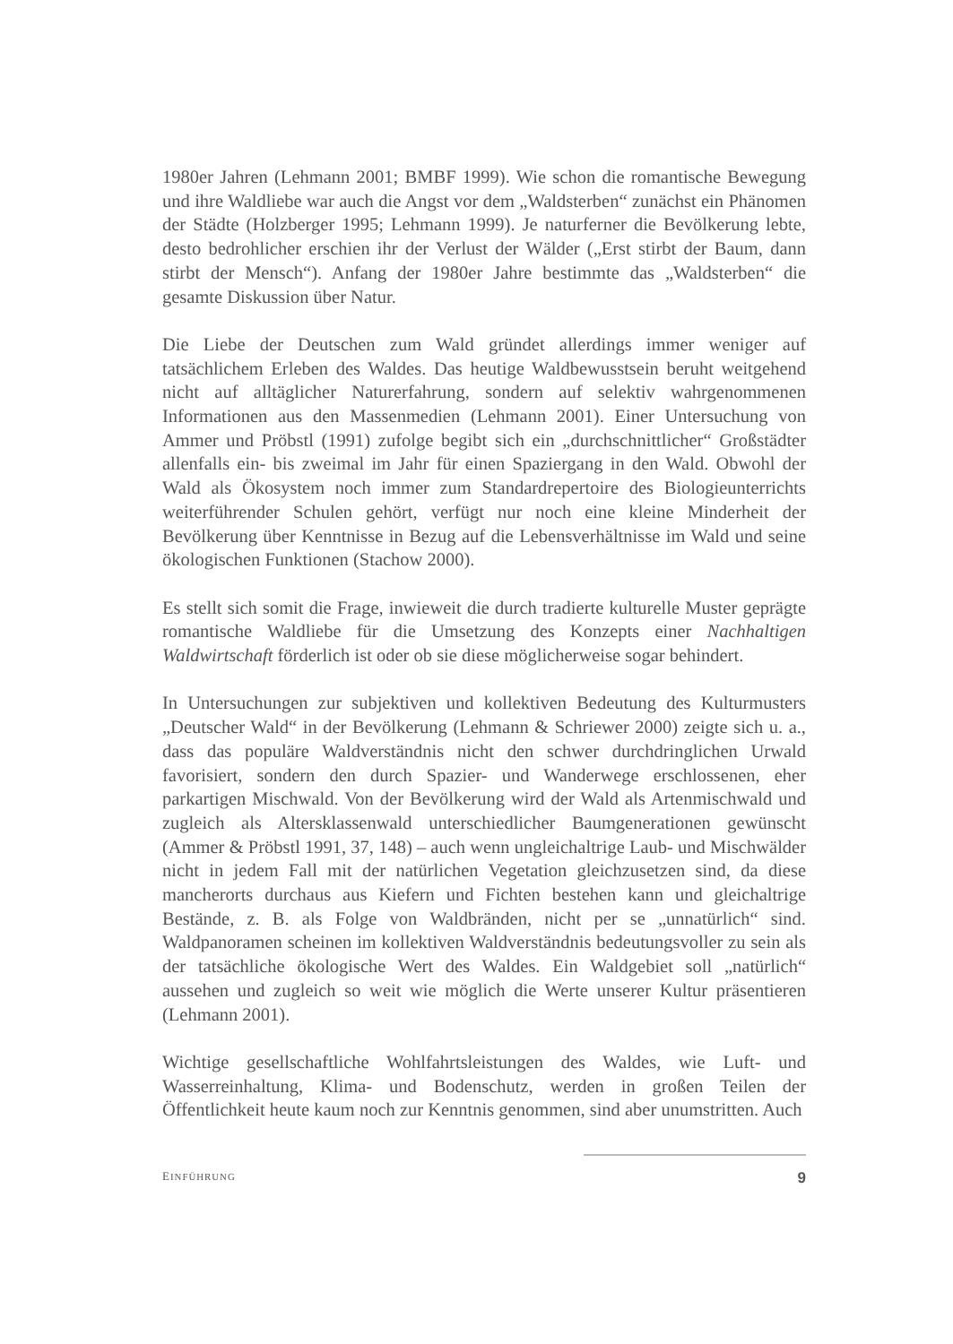1980er Jahren (Lehmann 2001; BMBF 1999). Wie schon die romantische Bewegung und ihre Waldliebe war auch die Angst vor dem „Waldsterben“ zunächst ein Phänomen der Städte (Holzberger 1995; Lehmann 1999). Je naturferner die Bevölkerung lebte, desto bedrohlicher erschien ihr der Verlust der Wälder („Erst stirbt der Baum, dann stirbt der Mensch“). Anfang der 1980er Jahre bestimmte das „Waldsterben“ die gesamte Diskussion über Natur.
Die Liebe der Deutschen zum Wald gründet allerdings immer weniger auf tatsächlichem Erleben des Waldes. Das heutige Waldbewusstsein beruht weitgehend nicht auf alltäglicher Naturerfahrung, sondern auf selektiv wahrgenommenen Informationen aus den Massenmedien (Lehmann 2001). Einer Untersuchung von Ammer und Pröbstl (1991) zufolge begibt sich ein „durchschnittlicher“ Großstädter allenfalls ein- bis zweimal im Jahr für einen Spaziergang in den Wald. Obwohl der Wald als Ökosystem noch immer zum Standardrepertoire des Biologieunterrichts weiterführender Schulen gehört, verfügt nur noch eine kleine Minderheit der Bevölkerung über Kenntnisse in Bezug auf die Lebensverhältnisse im Wald und seine ökologischen Funktionen (Stachow 2000).
Es stellt sich somit die Frage, inwieweit die durch tradierte kulturelle Muster geprägte romantische Waldliebe für die Umsetzung des Konzepts einer Nachhaltigen Waldwirtschaft förderlich ist oder ob sie diese möglicherweise sogar behindert.
In Untersuchungen zur subjektiven und kollektiven Bedeutung des Kulturmusters „Deutscher Wald“ in der Bevölkerung (Lehmann & Schriewer 2000) zeigte sich u. a., dass das populäre Waldverständnis nicht den schwer durchdringlichen Urwald favorisiert, sondern den durch Spazier- und Wanderwege erschlossenen, eher parkartigen Mischwald. Von der Bevölkerung wird der Wald als Artenmischwald und zugleich als Altersklassenwald unterschiedlicher Baumgenerationen gewünscht (Ammer & Pröbstl 1991, 37, 148) – auch wenn ungleichaltrige Laub- und Mischwälder nicht in jedem Fall mit der natürlichen Vegetation gleichzusetzen sind, da diese mancherorts durchaus aus Kiefern und Fichten bestehen kann und gleichaltrige Bestände, z. B. als Folge von Waldbränden, nicht per se „unnatürlich“ sind. Waldpanoramen scheinen im kollektiven Waldverständnis bedeutungsvoller zu sein als der tatsächliche ökologische Wert des Waldes. Ein Waldgebiet soll „natürlich“ aussehen und zugleich so weit wie möglich die Werte unserer Kultur präsentieren (Lehmann 2001).
Wichtige gesellschaftliche Wohlfahrtsleistungen des Waldes, wie Luft- und Wasserreinhaltung, Klima- und Bodenschutz, werden in großen Teilen der Öffentlichkeit heute kaum noch zur Kenntnis genommen, sind aber unumstritten. Auch
EINFÜHRUNG 9